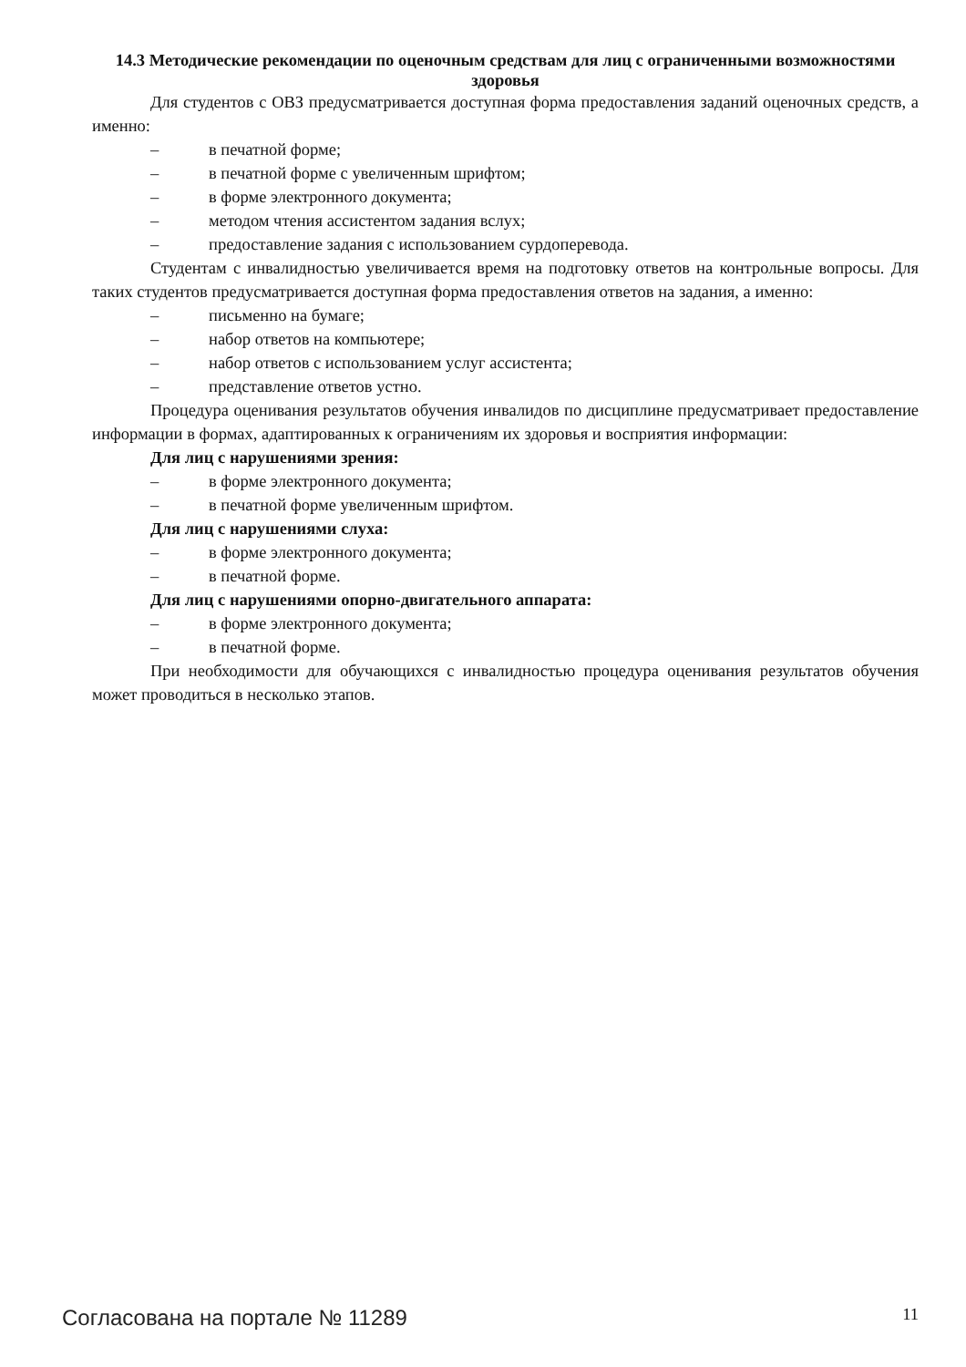14.3 Методические рекомендации по оценочным средствам для лиц с ограниченными возможностями здоровья
Для студентов с ОВЗ предусматривается доступная форма предоставления заданий оценочных средств, а именно:
– в печатной форме;
– в печатной форме с увеличенным шрифтом;
– в форме электронного документа;
– методом чтения ассистентом задания вслух;
– предоставление задания с использованием сурдоперевода.
Студентам с инвалидностью увеличивается время на подготовку ответов на контрольные вопросы. Для таких студентов предусматривается доступная форма предоставления ответов на задания, а именно:
– письменно на бумаге;
– набор ответов на компьютере;
– набор ответов с использованием услуг ассистента;
– представление ответов устно.
Процедура оценивания результатов обучения инвалидов по дисциплине предусматривает предоставление информации в формах, адаптированных к ограничениям их здоровья и восприятия информации:
Для лиц с нарушениями зрения:
– в форме электронного документа;
– в печатной форме увеличенным шрифтом.
Для лиц с нарушениями слуха:
– в форме электронного документа;
– в печатной форме.
Для лиц с нарушениями опорно-двигательного аппарата:
– в форме электронного документа;
– в печатной форме.
При необходимости для обучающихся с инвалидностью процедура оценивания результатов обучения может проводиться в несколько этапов.
Согласована на портале № 11289 11